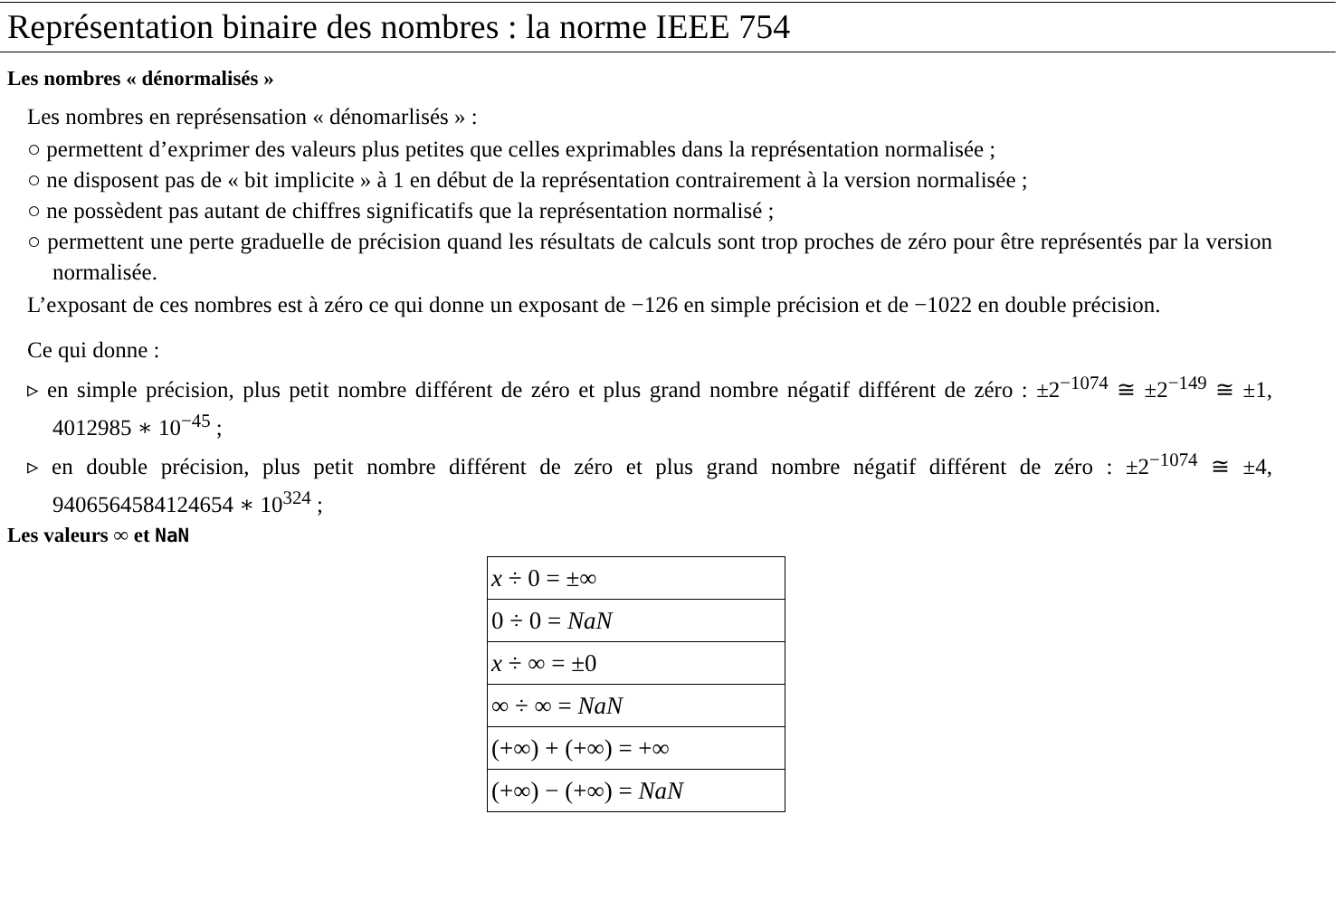Représentation binaire des nombres : la norme IEEE 754
Les nombres « dénormalisés »
Les nombres en représensation « dénomarlisés » :
○ permettent d’exprimer des valeurs plus petites que celles exprimables dans la représentation normalisée ;
○ ne disposent pas de « bit implicite » à 1 en début de la représentation contrairement à la version normalisée ;
○ ne possèdent pas autant de chiffres significatifs que la représentation normalisé ;
○ permettent une perte graduelle de précision quand les résultats de calculs sont trop proches de zéro pour être représentés par la version normalisée.
L’exposant de ces nombres est à zéro ce qui donne un exposant de −126 en simple précision et de −1022 en double précision.
Ce qui donne :
▹ en simple précision, plus petit nombre différent de zéro et plus grand nombre négatif différent de zéro : ±2<sup>−1074</sup> ≅ ±2<sup>−149</sup> ≅ ±1, 4012985 ∗ 10<sup>−45</sup> ;
▹ en double précision, plus petit nombre différent de zéro et plus grand nombre négatif différent de zéro : ±2<sup>−1074</sup> ≅ ±4, 9406564584124654 ∗ 10<sup>324</sup> ;
Les valeurs ∞ et NaN
| x ÷ 0 = ±∞ |
| 0 ÷ 0 = NaN |
| x ÷ ∞ = ±0 |
| ∞ ÷ ∞ = NaN |
| (+∞) + (+∞) = +∞ |
| (+∞) − (+∞) = NaN |